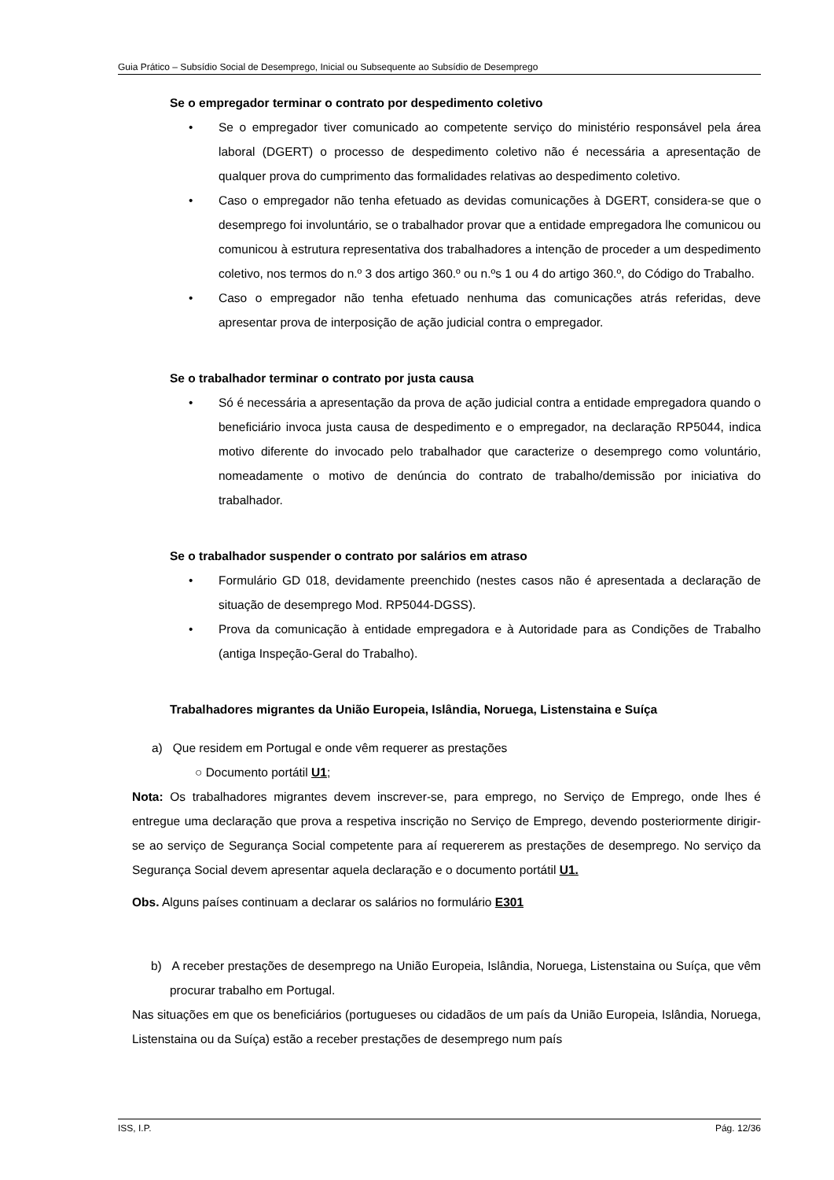Guia Prático – Subsídio Social de Desemprego, Inicial ou Subsequente ao Subsídio de Desemprego
Se o empregador terminar o contrato por despedimento coletivo
Se o empregador tiver comunicado ao competente serviço do ministério responsável pela área laboral (DGERT) o processo de despedimento coletivo não é necessária a apresentação de qualquer prova do cumprimento das formalidades relativas ao despedimento coletivo.
Caso o empregador não tenha efetuado as devidas comunicações à DGERT, considera-se que o desemprego foi involuntário, se o trabalhador provar que a entidade empregadora lhe comunicou ou comunicou à estrutura representativa dos trabalhadores a intenção de proceder a um despedimento coletivo, nos termos do n.º 3 dos artigo 360.º ou n.ºs 1 ou 4 do artigo 360.º, do Código do Trabalho.
Caso o empregador não tenha efetuado nenhuma das comunicações atrás referidas, deve apresentar prova de interposição de ação judicial contra o empregador.
Se o trabalhador terminar o contrato por justa causa
Só é necessária a apresentação da prova de ação judicial contra a entidade empregadora quando o beneficiário invoca justa causa de despedimento e o empregador, na declaração RP5044, indica motivo diferente do invocado pelo trabalhador que caracterize o desemprego como voluntário, nomeadamente o motivo de denúncia do contrato de trabalho/demissão por iniciativa do trabalhador.
Se o trabalhador suspender o contrato por salários em atraso
Formulário GD 018, devidamente preenchido (nestes casos não é apresentada a declaração de situação de desemprego Mod. RP5044-DGSS).
Prova da comunicação à entidade empregadora e à Autoridade para as Condições de Trabalho (antiga Inspeção-Geral do Trabalho).
Trabalhadores migrantes da União Europeia, Islândia, Noruega, Listenstaina e Suíça
a) Que residem em Portugal e onde vêm requerer as prestações
○ Documento portátil U1;
Nota: Os trabalhadores migrantes devem inscrever-se, para emprego, no Serviço de Emprego, onde lhes é entregue uma declaração que prova a respetiva inscrição no Serviço de Emprego, devendo posteriormente dirigir-se ao serviço de Segurança Social competente para aí requererem as prestações de desemprego. No serviço da Segurança Social devem apresentar aquela declaração e o documento portátil U1.
Obs. Alguns países continuam a declarar os salários no formulário E301
b) A receber prestações de desemprego na União Europeia, Islândia, Noruega, Listenstaina ou Suíça, que vêm procurar trabalho em Portugal.
Nas situações em que os beneficiários (portugueses ou cidadãos de um país da União Europeia, Islândia, Noruega, Listenstaina ou da Suíça) estão a receber prestações de desemprego num país
ISS, I.P. Pág. 12/36